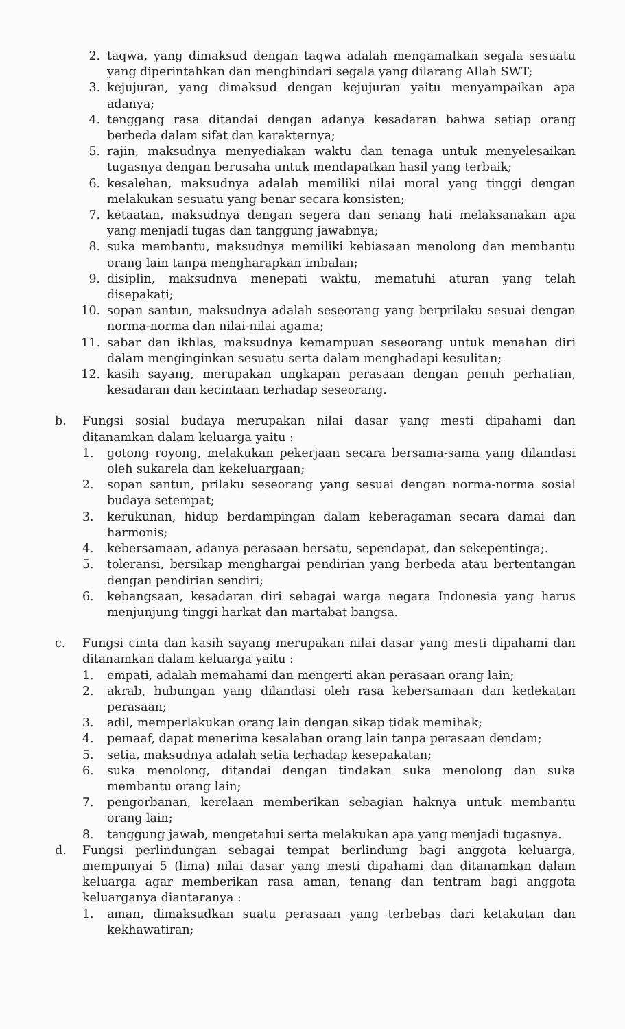2. taqwa, yang dimaksud dengan taqwa adalah mengamalkan segala sesuatu yang diperintahkan dan menghindari segala yang dilarang Allah SWT;
3. kejujuran, yang dimaksud dengan kejujuran yaitu menyampaikan apa adanya;
4. tenggang rasa ditandai dengan adanya kesadaran bahwa setiap orang berbeda dalam sifat dan karakternya;
5. rajin, maksudnya menyediakan waktu dan tenaga untuk menyelesaikan tugasnya dengan berusaha untuk mendapatkan hasil yang terbaik;
6. kesalehan, maksudnya adalah memiliki nilai moral yang tinggi dengan melakukan sesuatu yang benar secara konsisten;
7. ketaatan, maksudnya dengan segera dan senang hati melaksanakan apa yang menjadi tugas dan tanggung jawabnya;
8. suka membantu, maksudnya memiliki kebiasaan menolong dan membantu orang lain tanpa mengharapkan imbalan;
9. disiplin, maksudnya menepati waktu, mematuhi aturan yang telah disepakati;
10. sopan santun, maksudnya adalah seseorang yang berprilaku sesuai dengan norma-norma dan nilai-nilai agama;
11. sabar dan ikhlas, maksudnya kemampuan seseorang untuk menahan diri dalam menginginkan sesuatu serta dalam menghadapi kesulitan;
12. kasih sayang, merupakan ungkapan perasaan dengan penuh perhatian, kesadaran dan kecintaan terhadap seseorang.
b. Fungsi sosial budaya merupakan nilai dasar yang mesti dipahami dan ditanamkan dalam keluarga yaitu :
1. gotong royong, melakukan pekerjaan secara bersama-sama yang dilandasi oleh sukarela dan kekeluargaan;
2. sopan santun, prilaku seseorang yang sesuai dengan norma-norma sosial budaya setempat;
3. kerukunan, hidup berdampingan dalam keberagaman secara damai dan harmonis;
4. kebersamaan, adanya perasaan bersatu, sependapat, dan sekepentinga;.
5. toleransi, bersikap menghargai pendirian yang berbeda atau bertentangan dengan pendirian sendiri;
6. kebangsaan, kesadaran diri sebagai warga negara Indonesia yang harus menjunjung tinggi harkat dan martabat bangsa.
c. Fungsi cinta dan kasih sayang merupakan nilai dasar yang mesti dipahami dan ditanamkan dalam keluarga yaitu :
1. empati, adalah memahami dan mengerti akan perasaan orang lain;
2. akrab, hubungan yang dilandasi oleh rasa kebersamaan dan kedekatan perasaan;
3. adil, memperlakukan orang lain dengan sikap tidak memihak;
4. pemaaf, dapat menerima kesalahan orang lain tanpa perasaan dendam;
5. setia, maksudnya adalah setia terhadap kesepakatan;
6. suka menolong, ditandai dengan tindakan suka menolong dan suka membantu orang lain;
7. pengorbanan, kerelaan memberikan sebagian haknya untuk membantu orang lain;
8. tanggung jawab, mengetahui serta melakukan apa yang menjadi tugasnya.
d. Fungsi perlindungan sebagai tempat berlindung bagi anggota keluarga, mempunyai 5 (lima) nilai dasar yang mesti dipahami dan ditanamkan dalam keluarga agar memberikan rasa aman, tenang dan tentram bagi anggota keluarganya diantaranya :
1. aman, dimaksudkan suatu perasaan yang terbebas dari ketakutan dan kekhawatiran;